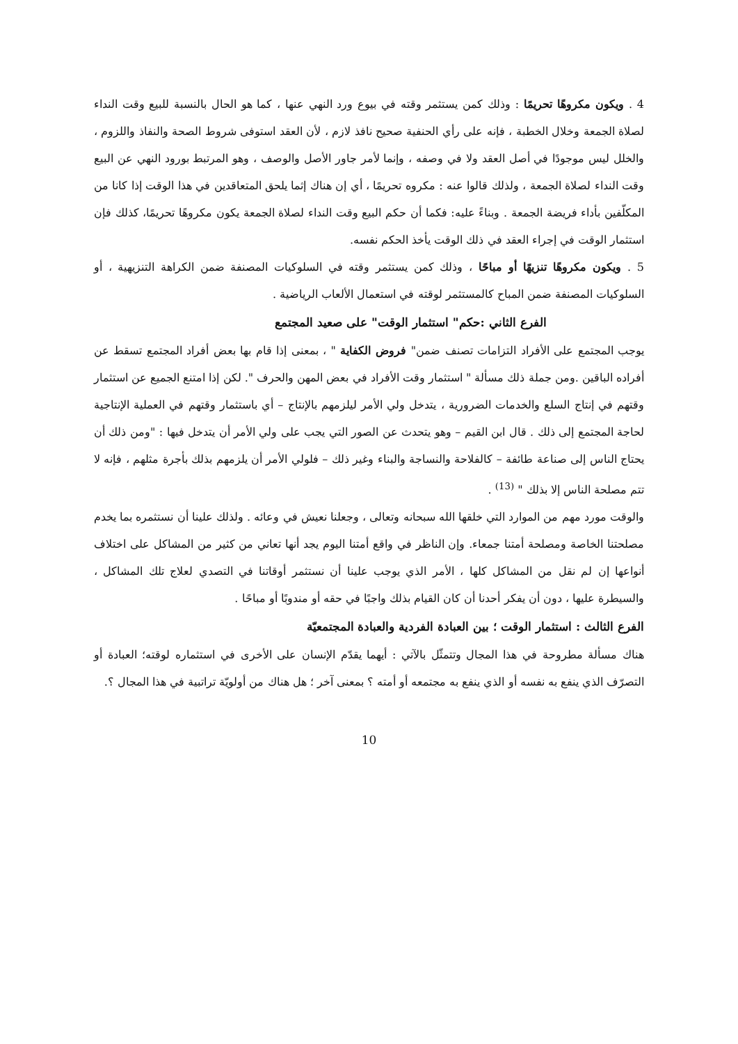4 . ويكون مكروهًا تحريمًا : وذلك كمن يستثمر وقته في بيوع ورد النهي عنها ، كما هو الحال بالنسبة للبيع وقت النداء لصلاة الجمعة وخلال الخطبة ، فإنه على رأي الحنفية صحيح نافذ لازم ، لأن العقد استوفى شروط الصحة والنفاذ واللزوم ، والخلل ليس موجودًا في أصل العقد ولا في وصفه ، وإنما لأمر جاور الأصل والوصف ، وهو المرتبط بورود النهي عن البيع وقت النداء لصلاة الجمعة ، ولذلك قالوا عنه : مكروه تحريمًا ، أي إن هناك إثما يلحق المتعاقدين في هذا الوقت إذا كانا من المكلّفين بأداء فريضة الجمعة . وبناءً عليه: فكما أن حكم البيع وقت النداء لصلاة الجمعة يكون مكروهًا تحريمًا، كذلك فإن استثمار الوقت في إجراء العقد في ذلك الوقت يأخذ الحكم نفسه.
5 . ويكون مكروهًا تنزيهًا أو مباحًا ، وذلك كمن يستثمر وقته في السلوكيات المصنفة ضمن الكراهة التنزيهية ، أو السلوكيات المصنفة ضمن المباح كالمستثمر لوقته في استعمال الألعاب الرياضية .
الفرع الثاني :حكم" استثمار الوقت" على صعيد المجتمع
يوجب المجتمع على الأفراد التزامات تصنف ضمن" فروض الكفاية " ، بمعنى إذا قام بها بعض أفراد المجتمع تسقط عن أفراده الباقين .ومن جملة ذلك مسألة " استثمار وقت الأفراد في بعض المهن والحرف ". لكن إذا امتنع الجميع عن استثمار وقتهم في إنتاج السلع والخدمات الضرورية ، يتدخل ولي الأمر ليلزمهم بالإنتاج – أي باستثمار وقتهم في العملية الإنتاجية لحاجة المجتمع إلى ذلك . قال ابن القيم – وهو يتحدث عن الصور التي يجب على ولي الأمر أن يتدخل فيها : "ومن ذلك أن يحتاج الناس إلى صناعة طائفة – كالفلاحة والنساجة والبناء وغير ذلك – فلولي الأمر أن يلزمهم بذلك بأجرة مثلهم ، فإنه لا تتم مصلحة الناس إلا بذلك " <sup>(13)</sup> .
والوقت مورد مهم من الموارد التي خلقها الله سبحانه وتعالى ، وجعلنا نعيش في وعائه . ولذلك علينا أن نستثمره بما يخدم مصلحتنا الخاصة ومصلحة أمتنا جمعاء. وإن الناظر في واقع أمتنا اليوم يجد أنها تعاني من كثير من المشاكل على اختلاف أنواعها إن لم نقل من المشاكل كلها ، الأمر الذي يوجب علينا أن نستثمر أوقاتنا في التصدي لعلاج تلك المشاكل ، والسيطرة عليها ، دون أن يفكر أحدنا أن كان القيام بذلك واجبًا في حقه أو مندوبًا أو مباحًا .
الفرع الثالث : استثمار الوقت ؛ بين العبادة الفردية والعبادة المجتمعيّة
هناك مسألة مطروحة في هذا المجال وتتمثّل بالآتي : أيهما يقدّم الإنسان على الأخرى في استثماره لوقته؛ العبادة أو التصرّف الذي ينفع به نفسه أو الذي ينفع به مجتمعه أو أمته ؟ بمعنى آخر ؛ هل هناك من أولويّة تراتبية في هذا المجال ؟.
10